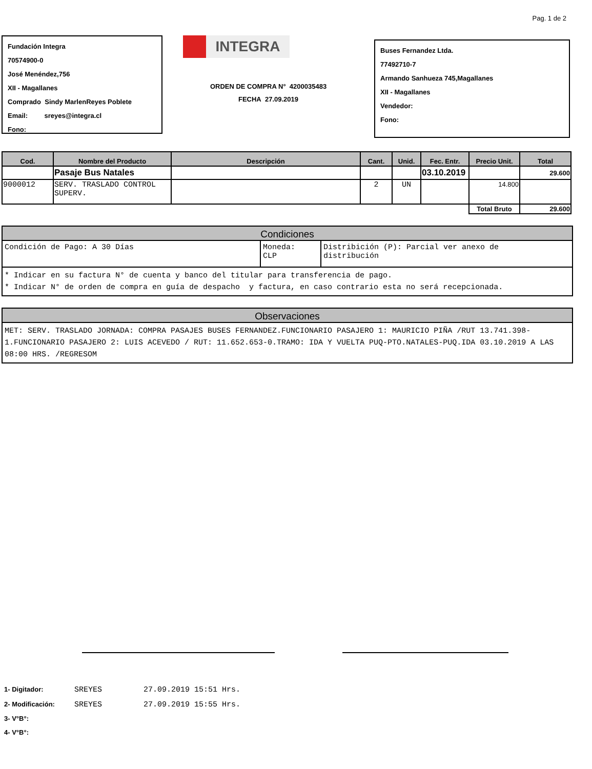Pag. 1 de 2
Fundación Integra
70574900-0
José Menéndez,756
XII - Magallanes
Comprado Sindy MarlenReyes Poblete
Email: sreyes@integra.cl
Fono:
INTEGRA
ORDEN DE COMPRA N° 4200035483
FECHA 27.09.2019
Buses Fernandez Ltda.
77492710-7
Armando Sanhueza 745,Magallanes
XII - Magallanes
Vendedor:
Fono:
| Cod. | Nombre del Producto | Descripción | Cant. | Unid. | Fec. Entr. | Precio Unit. | Total |
| --- | --- | --- | --- | --- | --- | --- | --- |
| | Pasaje Bus Natales | | | | 03.10.2019 | | 29.600 |
| 9000012 | SERV. TRASLADO CONTROL SUPERV. | | 2 | UN | | 14.800 | |
| | | | | | | Total Bruto | 29.600 |
Condiciones
Condición de Pago: A 30 Días Moneda:
CLP
Distribición (P): Parcial ver anexo de
distribución
* Indicar en su factura N° de cuenta y banco del titular para transferencia de pago.
* Indicar N° de orden de compra en guía de despacho y factura, en caso contrario esta no será recepcionada.
Observaciones
MET: SERV. TRASLADO JORNADA: COMPRA PASAJES BUSES FERNANDEZ.FUNCIONARIO PASAJERO 1: MAURICIO PIÑA /RUT 13.741.398-1.FUNCIONARIO PASAJERO 2: LUIS ACEVEDO / RUT: 11.652.653-0.TRAMO: IDA Y VUELTA PUQ-PTO.NATALES-PUQ.IDA 03.10.2019 A LAS 08:00 HRS. /REGRESOM
1- Digitador: SREYES 27.09.2019 15:51 Hrs.
2- Modificación: SREYES 27.09.2019 15:55 Hrs.
3- V°B°:
4- V°B°: